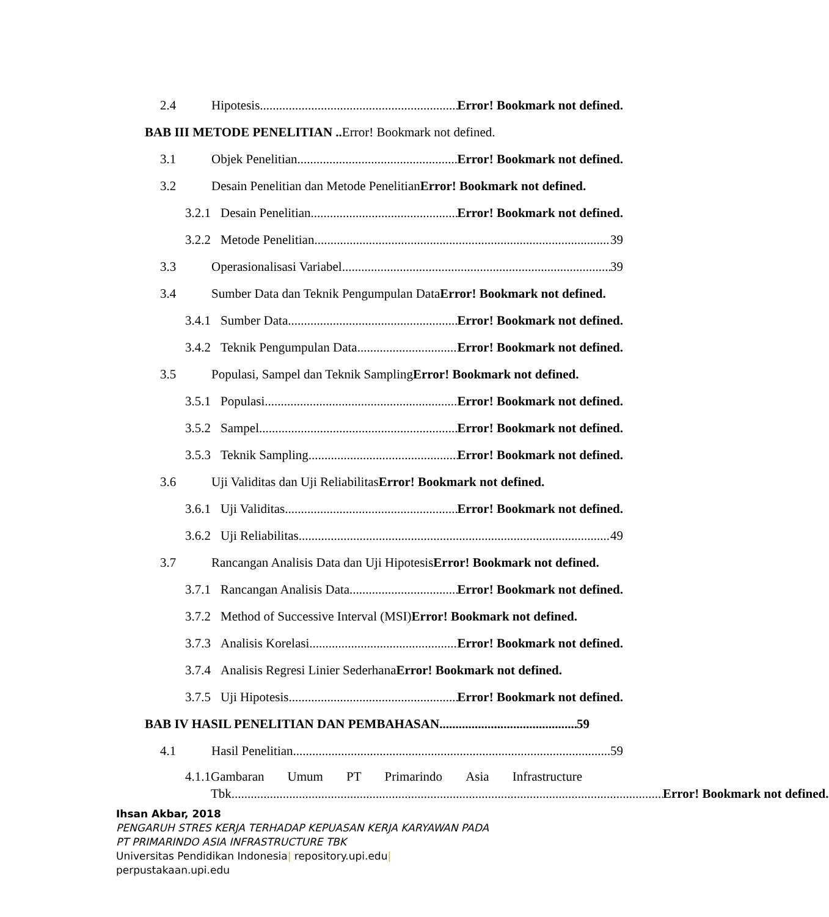2.4 Hipotesis Error! Bookmark not defined.
BAB III METODE PENELITIAN .. Error! Bookmark not defined.
3.1 Objek Penelitian Error! Bookmark not defined.
3.2 Desain Penelitian dan Metode PenelitianError! Bookmark not defined.
3.2.1 Desain Penelitian Error! Bookmark not defined.
3.2.2 Metode Penelitian 39
3.3 Operasionalisasi Variabel 39
3.4 Sumber Data dan Teknik Pengumpulan DataError! Bookmark not defined.
3.4.1 Sumber Data Error! Bookmark not defined.
3.4.2 Teknik Pengumpulan Data Error! Bookmark not defined.
3.5 Populasi, Sampel dan Teknik SamplingError! Bookmark not defined.
3.5.1 Populasi Error! Bookmark not defined.
3.5.2 Sampel Error! Bookmark not defined.
3.5.3 Teknik Sampling Error! Bookmark not defined.
3.6 Uji Validitas dan Uji ReliabilitasError! Bookmark not defined.
3.6.1 Uji Validitas Error! Bookmark not defined.
3.6.2 Uji Reliabilitas 49
3.7 Rancangan Analisis Data dan Uji HipotesisError! Bookmark not defined.
3.7.1 Rancangan Analisis Data Error! Bookmark not defined.
3.7.2 Method of Successive Interval (MSI)Error! Bookmark not defined.
3.7.3 Analisis Korelasi Error! Bookmark not defined.
3.7.4 Analisis Regresi Linier SederhanaError! Bookmark not defined.
3.7.5 Uji Hipotesis Error! Bookmark not defined.
BAB IV HASIL PENELITIAN DAN PEMBAHASAN 59
4.1 Hasil Penelitian 59
4.1.1
Gambaran Umum PT Primarindo Asia Infrastructure
Tbk Error! Bookmark not defined.
Ihsan Akbar, 2018
PENGARUH STRES KERJA TERHADAP KEPUASAN KERJA KARYAWAN PADA
PT PRIMARINDO ASIA INFRASTRUCTURE TBK
Universitas Pendidikan Indonesia| repository.upi.edu|
perpustakaan.upi.edu